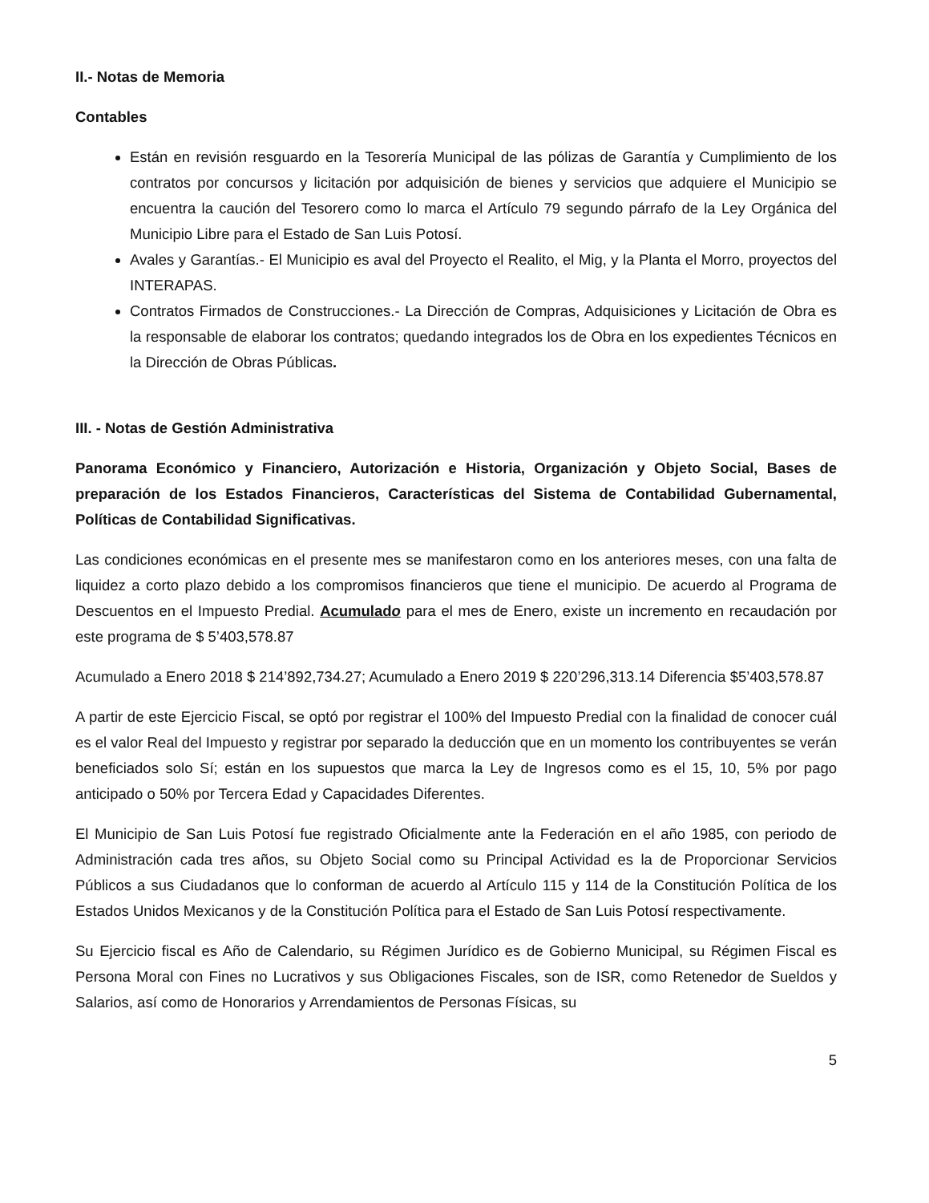II.- Notas de Memoria
Contables
Están en revisión resguardo en la Tesorería Municipal de las pólizas de Garantía y Cumplimiento de los contratos por concursos y licitación por adquisición de bienes y servicios que adquiere el Municipio se encuentra la caución del Tesorero como lo marca el Artículo 79 segundo párrafo de la Ley Orgánica del Municipio Libre para el Estado de San Luis Potosí.
Avales y Garantías.- El Municipio es aval del Proyecto el Realito, el Mig, y la Planta el Morro, proyectos del INTERAPAS.
Contratos Firmados de Construcciones.- La Dirección de Compras, Adquisiciones y Licitación de Obra es la responsable de elaborar los contratos; quedando integrados los de Obra en los expedientes Técnicos en la Dirección de Obras Públicas.
III. - Notas de Gestión Administrativa
Panorama Económico y Financiero, Autorización e Historia, Organización y Objeto Social, Bases de preparación de los Estados Financieros, Características del Sistema de Contabilidad Gubernamental, Políticas de Contabilidad Significativas.
Las condiciones económicas en el presente mes se manifestaron como en los anteriores meses, con una falta de liquidez a corto plazo debido a los compromisos financieros que tiene el municipio. De acuerdo al Programa de Descuentos en el Impuesto Predial. Acumulado para el mes de Enero, existe un incremento en recaudación por este programa de $ 5’403,578.87
Acumulado a Enero 2018 $ 214’892,734.27; Acumulado a Enero 2019 $ 220’296,313.14 Diferencia $5’403,578.87
A partir de este Ejercicio Fiscal, se optó por registrar el 100% del Impuesto Predial con la finalidad de conocer cuál es el valor Real del Impuesto y registrar por separado la deducción que en un momento los contribuyentes se verán beneficiados solo Sí; están en los supuestos que marca la Ley de Ingresos como es el 15, 10, 5% por pago anticipado o 50% por Tercera Edad y Capacidades Diferentes.
El Municipio de San Luis Potosí fue registrado Oficialmente ante la Federación en el año 1985, con periodo de Administración cada tres años, su Objeto Social como su Principal Actividad es la de Proporcionar Servicios Públicos a sus Ciudadanos que lo conforman de acuerdo al Artículo 115 y 114 de la Constitución Política de los Estados Unidos Mexicanos y de la Constitución Política para el Estado de San Luis Potosí respectivamente.
Su Ejercicio fiscal es Año de Calendario, su Régimen Jurídico es de Gobierno Municipal, su Régimen Fiscal es Persona Moral con Fines no Lucrativos y sus Obligaciones Fiscales, son de ISR, como Retenedor de Sueldos y Salarios, así como de Honorarios y Arrendamientos de Personas Físicas, su
5